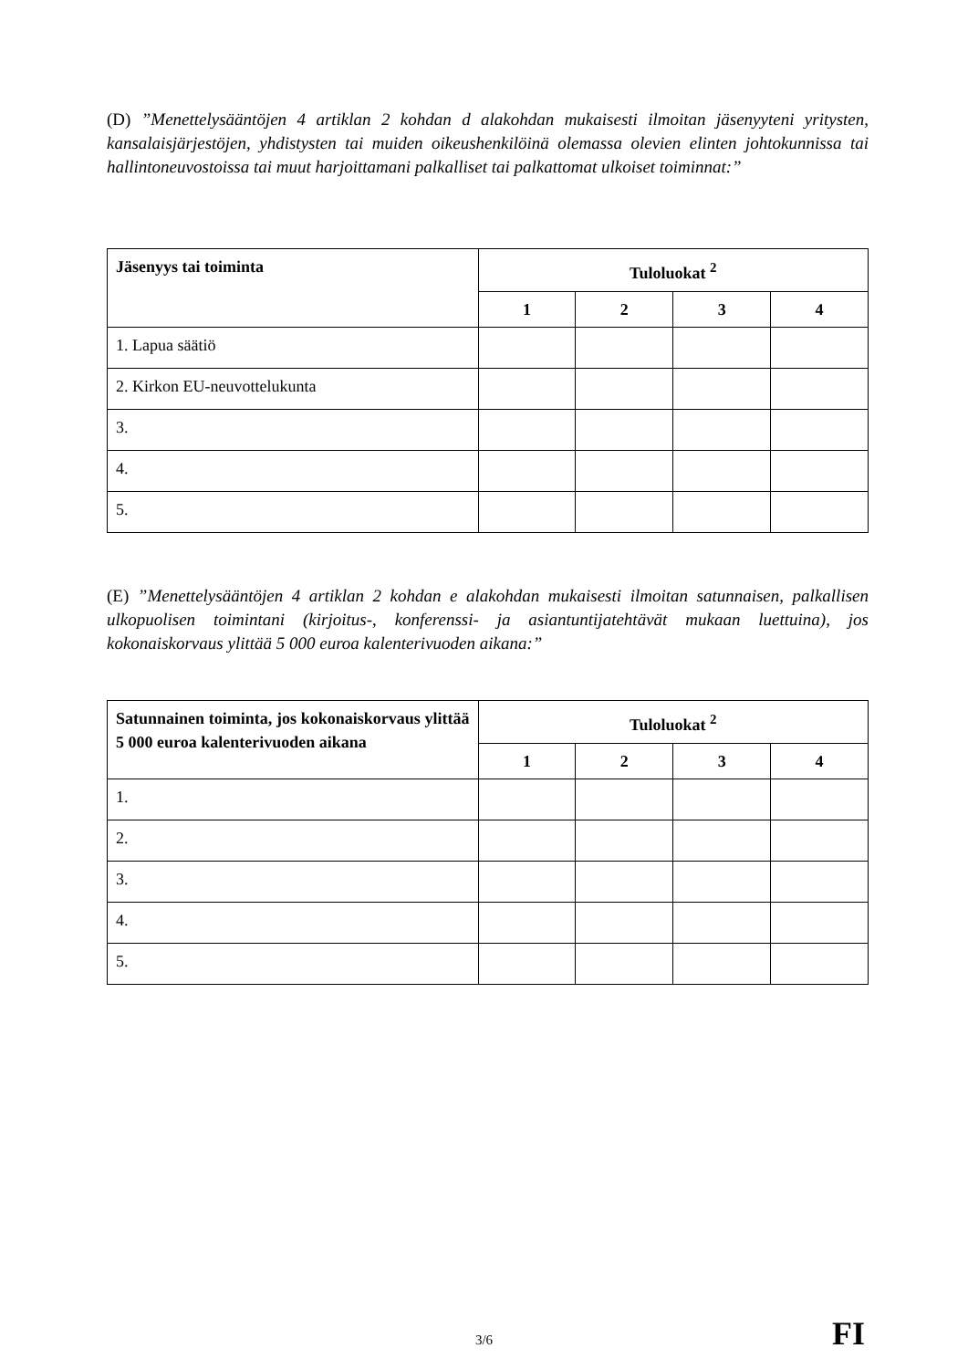(D) ”Menettelysääntöjen 4 artiklan 2 kohdan d alakohdan mukaisesti ilmoitan jäsenyyteni yritysten, kansalaisjärjestöjen, yhdistysten tai muiden oikeushenkilöinä olemassa olevien elinten johtokunnissa tai hallintoneuvostoissa tai muut harjoittamani palkalliset tai palkattomat ulkoiset toiminnat:”
| Jäsenyys tai toiminta | Tuloluokat <sup>2</sup> | | | |
| --- | --- | --- | --- | --- |
| | 1 | 2 | 3 | 4 |
| 1. Lapua säätiö | | | | |
| 2. Kirkon EU-neuvottelukunta | | | | |
| 3. | | | | |
| 4. | | | | |
| 5. | | | | |
(E) ”Menettelysääntöjen 4 artiklan 2 kohdan e alakohdan mukaisesti ilmoitan satunnaisen, palkallisen ulkopuolisen toimintani (kirjoitus-, konferenssi- ja asiantuntijatehtävät mukaan luettuina), jos kokonaiskorvaus ylittää 5 000 euroa kalenterivuoden aikana:”
| Satunnainen toiminta, jos kokonaiskorvaus ylittää 5 000 euroa kalenterivuoden aikana | Tuloluokat <sup>2</sup> | | | |
| --- | --- | --- | --- | --- |
| | 1 | 2 | 3 | 4 |
| 1. | | | | |
| 2. | | | | |
| 3. | | | | |
| 4. | | | | |
| 5. | | | | |
3/6 FI